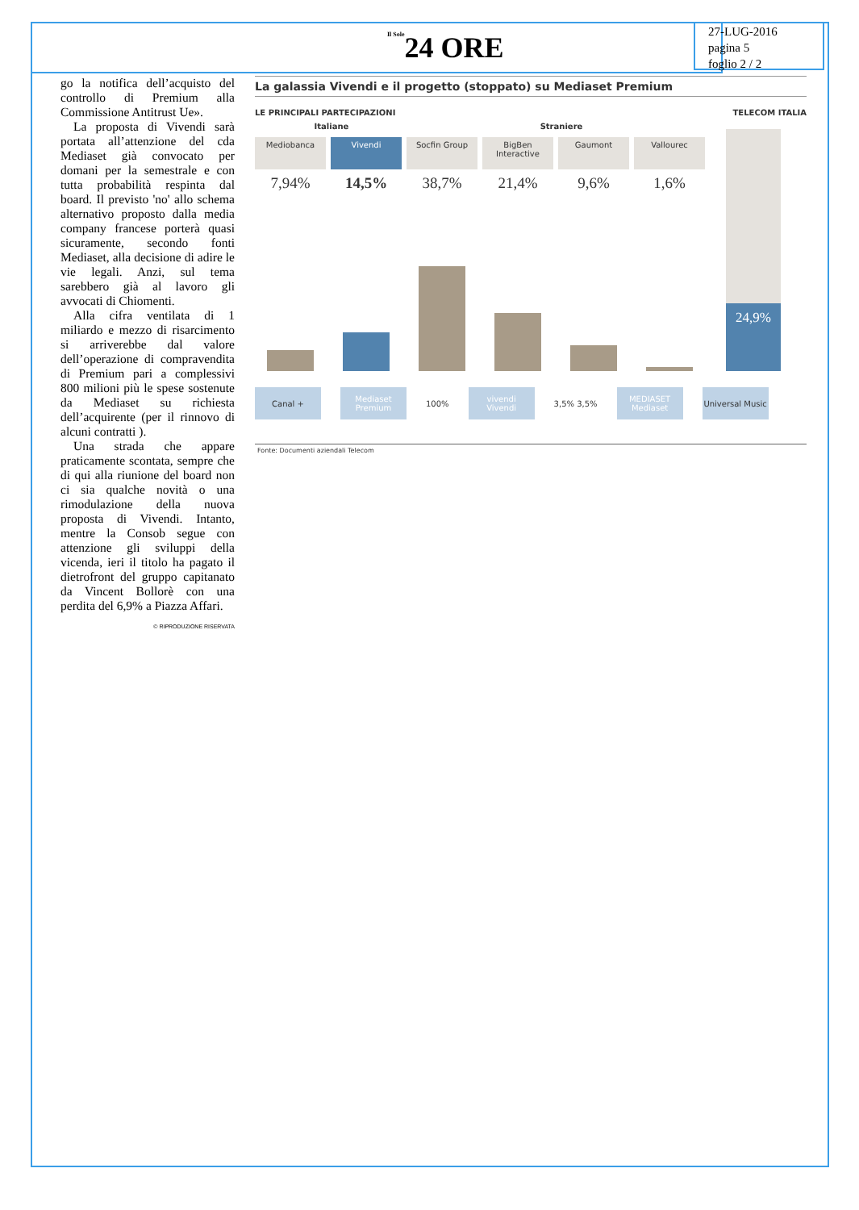Il Sole24 ORE
27-LUG-2016
pagina 5
foglio 2 / 2
go la notifica dell’acquisto del controllo di Premium alla Commissione Antitrust Ue».
La proposta di Vivendi sarà portata all’attenzione del cda Mediaset già convocato per domani per la semestrale e con tutta probabilità respinta dal board. Il previsto 'no' allo schema alternativo proposto dalla media company francese porterà quasi sicuramente, secondo fonti Mediaset, alla decisione di adire le vie legali. Anzi, sul tema sarebbero già al lavoro gli avvocati di Chiomenti.
Alla cifra ventilata di 1 miliardo e mezzo di risarcimento si arriverebbe dal valore dell’operazione di compravendita di Premium pari a complessivi 800 milioni più le spese sostenute da Mediaset su richiesta dell’acquirente (per il rinnovo di alcuni contratti ).
Una strada che appare praticamente scontata, sempre che di qui alla riunione del board non ci sia qualche novità o una rimodulazione della nuova proposta di Vivendi. Intanto, mentre la Consob segue con attenzione gli sviluppi della vicenda, ieri il titolo ha pagato il dietrofront del gruppo capitanato da Vincent Bollorè con una perdita del 6,9% a Piazza Affari.
© RIPRODUZIONE RISERVATA
La galassia Vivendi e il progetto (stoppato) su Mediaset Premium
LE PRINCIPALI PARTECIPAZIONI TELECOM ITALIA
Italiane Straniere
Mediobanca
7,94%
Vivendi
14,5%
Socfin Group
38,7%
BigBen Interactive
21,4%
Gaumont
9,6%
Vallourec
1,6%
24,9%
Canal +
Mediaset Premium
100%
vivendi
Vivendi
3,5% 3,5%
MEDIASET
Mediaset
Universal Music
Fonte: Documenti aziendali Telecom